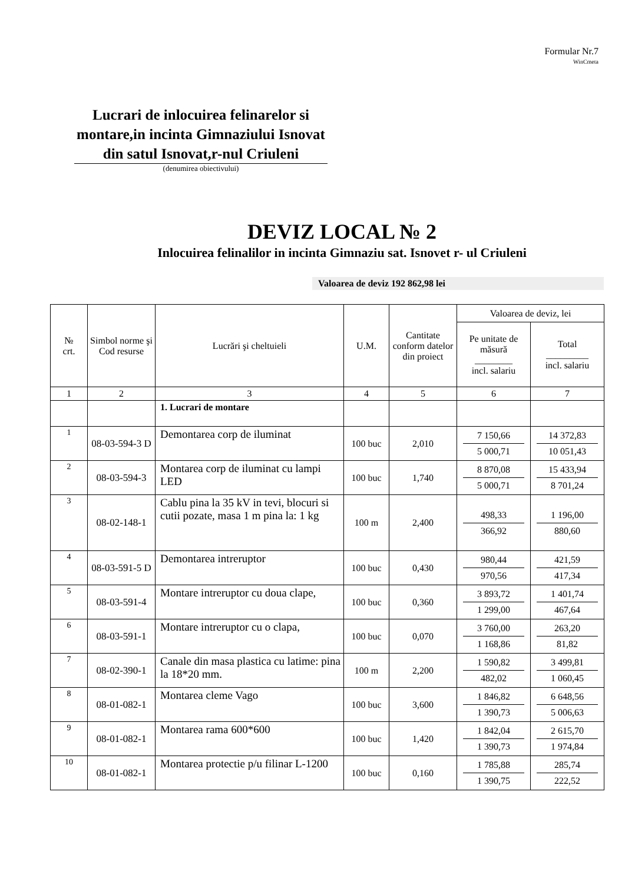Formular Nr.7
WinCmeta
Lucrari de inlocuirea felinarelor si montare,in incinta Gimnaziului Isnovat din satul Isnovat,r-nul Criuleni
(denumirea obiectivului)
DEVIZ LOCAL № 2
Inlocuirea felinalilor in incinta Gimnaziu sat. Isnovet r- ul Criuleni
Valoarea de deviz 192 862,98 lei
| № crt. | Simbol norme şi Cod resurse | Lucrări şi cheltuieli | U.M. | Cantitate conform datelor din proiect | Valoarea de deviz, lei | |
| --- | --- | --- | --- | --- | --- | --- |
| | | | | | Pe unitate de măsură ________ incl. salariu | Total _________ incl. salariu |
| 1 | 2 | 3 | 4 | 5 | 6 | 7 |
| | | 1. Lucrari de montare | | | | |
| 1 | 08-03-594-3 D | Demontarea corp de iluminat | 100 buc | 2,010 | 7 150,66 5 000,71 | 14 372,83 10 051,43 |
| 2 | 08-03-594-3 | Montarea corp de iluminat cu lampi LED | 100 buc | 1,740 | 8 870,08 5 000,71 | 15 433,94 8 701,24 |
| 3 | 08-02-148-1 | Cablu pina la 35 kV in tevi, blocuri si cutii pozate, masa 1 m pina la: 1 kg | 100 m | 2,400 | 498,33 366,92 | 1 196,00 880,60 |
| 4 | 08-03-591-5 D | Demontarea intreruptor | 100 buc | 0,430 | 980,44 970,56 | 421,59 417,34 |
| 5 | 08-03-591-4 | Montare intreruptor cu doua clape, | 100 buc | 0,360 | 3 893,72 1 299,00 | 1 401,74 467,64 |
| 6 | 08-03-591-1 | Montare intreruptor cu o clapa, | 100 buc | 0,070 | 3 760,00 1 168,86 | 263,20 81,82 |
| 7 | 08-02-390-1 | Canale din masa plastica cu latime: pina la 18*20 mm. | 100 m | 2,200 | 1 590,82 482,02 | 3 499,81 1 060,45 |
| 8 | 08-01-082-1 | Montarea cleme Vago | 100 buc | 3,600 | 1 846,82 1 390,73 | 6 648,56 5 006,63 |
| 9 | 08-01-082-1 | Montarea rama 600*600 | 100 buc | 1,420 | 1 842,04 1 390,73 | 2 615,70 1 974,84 |
| 10 | 08-01-082-1 | Montarea protectie p/u filinar L-1200 | 100 buc | 0,160 | 1 785,88 1 390,75 | 285,74 222,52 |